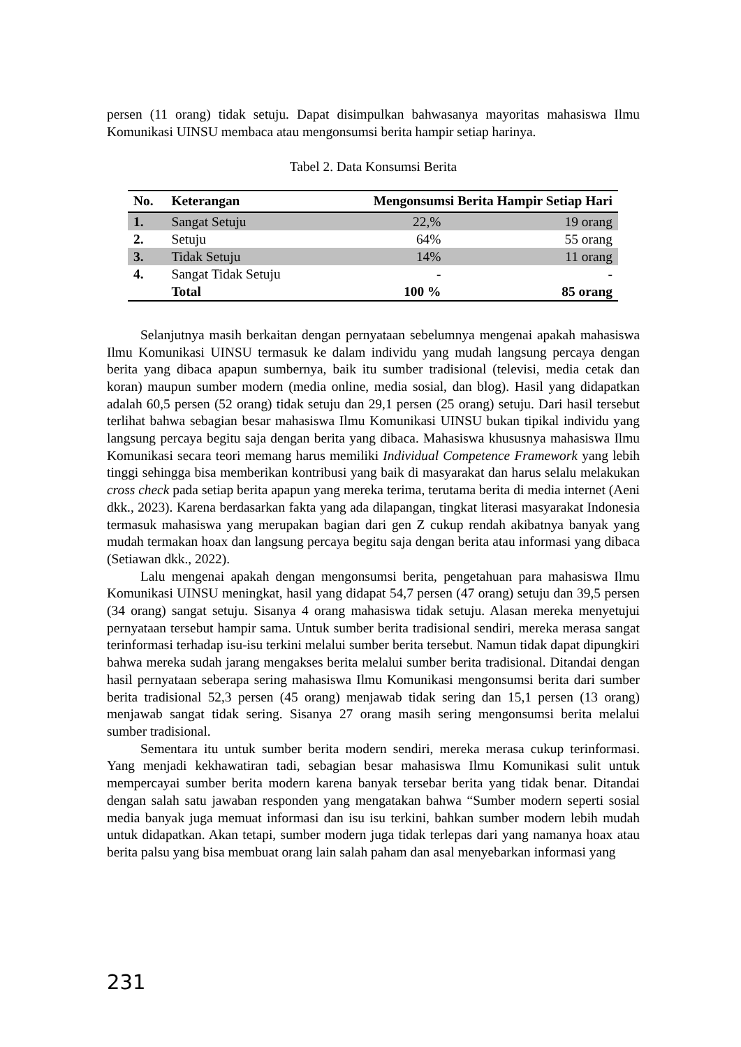persen (11 orang) tidak setuju. Dapat disimpulkan bahwasanya mayoritas mahasiswa Ilmu Komunikasi UINSU membaca atau mengonsumsi berita hampir setiap harinya.
Tabel 2. Data Konsumsi Berita
| No. | Keterangan | Mengonsumsi Berita Hampir Setiap Hari | |
| --- | --- | --- | --- |
| 1. | Sangat Setuju | 22,% | 19 orang |
| 2. | Setuju | 64% | 55 orang |
| 3. | Tidak Setuju | 14% | 11 orang |
| 4. | Sangat Tidak Setuju | - | - |
| | Total | 100 % | 85 orang |
Selanjutnya masih berkaitan dengan pernyataan sebelumnya mengenai apakah mahasiswa Ilmu Komunikasi UINSU termasuk ke dalam individu yang mudah langsung percaya dengan berita yang dibaca apapun sumbernya, baik itu sumber tradisional (televisi, media cetak dan koran) maupun sumber modern (media online, media sosial, dan blog). Hasil yang didapatkan adalah 60,5 persen (52 orang) tidak setuju dan 29,1 persen (25 orang) setuju. Dari hasil tersebut terlihat bahwa sebagian besar mahasiswa Ilmu Komunikasi UINSU bukan tipikal individu yang langsung percaya begitu saja dengan berita yang dibaca. Mahasiswa khususnya mahasiswa Ilmu Komunikasi secara teori memang harus memiliki Individual Competence Framework yang lebih tinggi sehingga bisa memberikan kontribusi yang baik di masyarakat dan harus selalu melakukan cross check pada setiap berita apapun yang mereka terima, terutama berita di media internet (Aeni dkk., 2023). Karena berdasarkan fakta yang ada dilapangan, tingkat literasi masyarakat Indonesia termasuk mahasiswa yang merupakan bagian dari gen Z cukup rendah akibatnya banyak yang mudah termakan hoax dan langsung percaya begitu saja dengan berita atau informasi yang dibaca (Setiawan dkk., 2022).
Lalu mengenai apakah dengan mengonsumsi berita, pengetahuan para mahasiswa Ilmu Komunikasi UINSU meningkat, hasil yang didapat 54,7 persen (47 orang) setuju dan 39,5 persen (34 orang) sangat setuju. Sisanya 4 orang mahasiswa tidak setuju. Alasan mereka menyetujui pernyataan tersebut hampir sama. Untuk sumber berita tradisional sendiri, mereka merasa sangat terinformasi terhadap isu-isu terkini melalui sumber berita tersebut. Namun tidak dapat dipungkiri bahwa mereka sudah jarang mengakses berita melalui sumber berita tradisional. Ditandai dengan hasil pernyataan seberapa sering mahasiswa Ilmu Komunikasi mengonsumsi berita dari sumber berita tradisional 52,3 persen (45 orang) menjawab tidak sering dan 15,1 persen (13 orang) menjawab sangat tidak sering. Sisanya 27 orang masih sering mengonsumsi berita melalui sumber tradisional.
Sementara itu untuk sumber berita modern sendiri, mereka merasa cukup terinformasi. Yang menjadi kekhawatiran tadi, sebagian besar mahasiswa Ilmu Komunikasi sulit untuk mempercayai sumber berita modern karena banyak tersebar berita yang tidak benar. Ditandai dengan salah satu jawaban responden yang mengatakan bahwa “Sumber modern seperti sosial media banyak juga memuat informasi dan isu isu terkini, bahkan sumber modern lebih mudah untuk didapatkan. Akan tetapi, sumber modern juga tidak terlepas dari yang namanya hoax atau berita palsu yang bisa membuat orang lain salah paham dan asal menyebarkan informasi yang
231